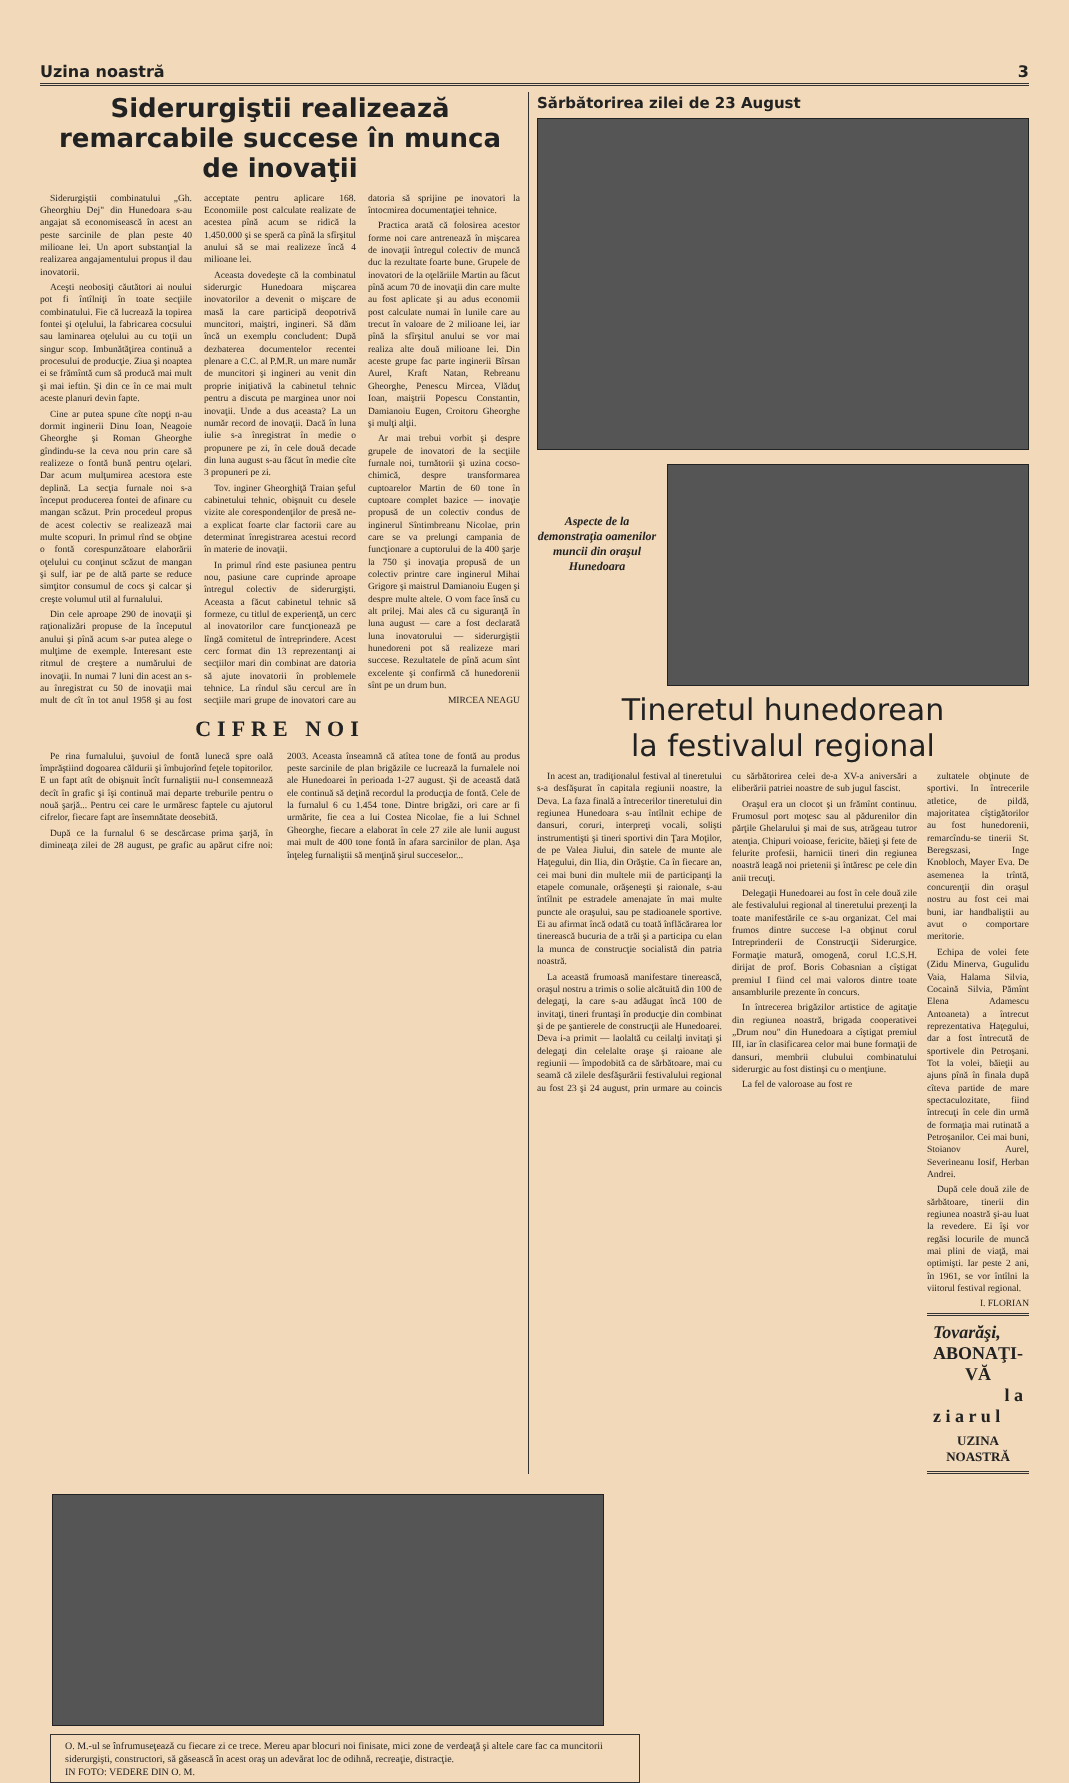Uzina noastră 3
Siderurgiştii realizează remarcabile succese în munca de inovaţii
Siderurgiştii combinatului „Gh. Gheorghiu Dej" din Hunedoara s-au angajat să economisească în acest an peste sarcinile de plan peste 40 milioane lei. Un aport substanţial la realizarea angajamentului propus il dau inovatorii.
Aceşti neobosiţi căutători ai noului pot fi întîlniţi în toate secţiile combinatului. Fie că lucrează la topirea fontei şi oţelului, la fabricarea cocsului sau laminarea oţelului au cu toţii un singur scop. Imbunătăţirea continuă a procesului de producţie. Ziua şi noaptea ei se frămîntă cum să producă mai mult şi mai ieftin. Şi din ce în ce mai mult aceste planuri devin fapte.
Cine ar putea spune cîte nopţi n-au dormit inginerii Dinu Ioan, Neagoie Gheorghe şi Roman Gheorghe gîndindu-se la ceva nou prin care să realizeze o fontă bună pentru oţelari. Dar acum mulţumirea acestora este deplină. La secţia furnale noi s-a început producerea fontei de afinare cu mangan scăzut. Prin procedeul propus de acest colectiv se realizează mai multe scopuri. In primul rînd se obţine o fontă corespunzătoare elaborării oţelului cu conţinut scăzut de mangan şi sulf, iar pe de altă parte se reduce simţitor consumul de cocs şi calcar şi creşte volumul util al furnalului.
Din cele aproape 290 de inovaţii şi raţionalizări propuse de la începutul anului şi pînă acum s-ar putea alege o mulţime de exemple. Interesant este ritmul de creştere a numărului de inovaţii. In numai 7 luni din acest an s-au înregistrat cu 50 de inovaţii mai mult de cît în tot anul 1958 şi au fost acceptate pentru aplicare 168. Economiile post calculate realizate de acestea pînă acum se ridică la 1.450.000 şi se speră ca pînă la sfîrşitul anului să se mai realizeze încă 4 milioane lei.
Aceasta dovedeşte că la combinatul siderurgic Hunedoara mişcarea inovatorilor a devenit o mişcare de masă la care participă deopotrivă muncitori, maiştri, ingineri. Să dăm încă un exemplu concludent: După dezbaterea documentelor recentei plenare a C.C. al P.M.R. un mare număr de muncitori şi ingineri au venit din proprie iniţiativă la cabinetul tehnic pentru a discuta pe marginea unor noi inovaţii. Unde a dus aceasta? La un număr record de inovaţii. Dacă în luna iulie s-a înregistrat în medie o propunere pe zi, în cele două decade din luna august s-au făcut în medie cîte 3 propuneri pe zi.
Tov. inginer Gheorghiţă Traian şeful cabinetului tehnic, obişnuit cu desele vizite ale corespondenţilor de presă ne-a explicat foarte clar factorii care au determinat înregistrarea acestui record în materie de inovaţii.
In primul rînd este pasiunea pentru nou, pasiune care cuprinde aproape întregul colectiv de siderurgişti. Aceasta a făcut cabinetul tehnic să formeze, cu titlul de experienţă, un cerc al inovatorilor care funcţionează pe lîngă comitetul de întreprindere. Acest cerc format din 13 reprezentanţi ai secţiilor mari din combinat are datoria să ajute inovatorii în problemele tehnice. La rîndul său cercul are în secţiile mari grupe de inovatori care au datoria să sprijine pe inovatori la întocmirea documentaţiei tehnice.
Practica arată că folosirea acestor forme noi care antrenează în mişcarea de inovaţii întregul colectiv de muncă duc la rezultate foarte bune. Grupele de inovatori de la oţelăriile Martin au făcut pînă acum 70 de inovaţii din care multe au fost aplicate şi au adus economii post calculate numai în lunile care au trecut în valoare de 2 milioane lei, iar pînă la sfîrşitul anului se vor mai realiza alte două milioane lei. Din aceste grupe fac parte inginerii Bîrsan Aurel, Kraft Natan, Rebreanu Gheorghe, Penescu Mircea, Vlăduţ Ioan, maiştrii Popescu Constantin, Damianoiu Eugen, Croitoru Gheorghe şi mulţi alţii.
Ar mai trebui vorbit şi despre grupele de inovatori de la secţiile furnale noi, turnătorii şi uzina cocso-chimică, despre transformarea cuptoarelor Martin de 60 tone în cuptoare complet bazice — inovaţie propusă de un colectiv condus de inginerul Sîntimbreanu Nicolae, prin care se va prelungi campania de funcţionare a cuptorului de la 400 şarje la 750 şi inovaţia propusă de un colectiv printre care inginerul Mihai Grigore şi maistrul Damianoiu Eugen şi despre multe altele. O vom face însă cu alt prilej. Mai ales că cu siguranţă în luna august — care a fost declarată luna inovatorului — siderurgiştii hunedoreni pot să realizeze mari succese. Rezultatele de pînă acum sînt excelente şi confirmă că hunedorenii sînt pe un drum bun.
MIRCEA NEAGU
CIFRE NOI
Pe rina furnalului, şuvoiul de fontă lunecă spre oală împrăştiind dogoarea căldurii şi îmbujorînd feţele topitorilor. E un fapt atît de obişnuit încît furnaliştii nu-l consemnează decît în grafic şi îşi continuă mai departe treburile pentru o nouă şarjă... Pentru cei care le urmăresc faptele cu ajutorul cifrelor, fiecare fapt are însemnătate deosebită.
După ce la furnalul 6 se descărcase prima şarjă, în dimineaţa zilei de 28 august, pe grafic au apărut cifre noi: 2003. Aceasta înseamnă că atîtea tone de fontă au produs peste sarcinile de plan brigăzile ce lucrează la furnalele noi ale Hunedoarei în perioada 1-27 august. Şi de această dată ele continuă să deţină recordul la producţia de fontă. Cele de la furnalul 6 cu 1.454 tone. Dintre brigăzi, ori care ar fi urmărite, fie cea a lui Costea Nicolae, fie a lui Schnel Gheorghe, fiecare a elaborat în cele 27 zile ale lunii august mai mult de 400 tone fontă în afara sarcinilor de plan. Aşa înţeleg furnaliştii să menţină şirul succeselor...
Sărbătorirea zilei de 23 August
Aspecte de la demonstraţia oamenilor muncii din oraşul Hunedoara
Tineretul hunedorean
la festivalul regional
In acest an, tradiţionalul festival al tineretului s-a desfăşurat în capitala regiunii noastre, la Deva. La faza finală a întrecerilor tineretului din regiunea Hunedoara s-au întîlnit echipe de dansuri, coruri, interpreţi vocali, solişti instrumentişti şi tineri sportivi din Ţara Moţilor, de pe Valea Jiului, din satele de munte ale Haţegului, din Ilia, din Orăştie. Ca în fiecare an, cei mai buni din multele mii de participanţi la etapele comunale, orăşeneşti şi raionale, s-au întîlnit pe estradele amenajate în mai multe puncte ale oraşului, sau pe stadioanele sportive. Ei au afirmat încă odată cu toată înflăcărarea lor tinerească bucuria de a trăi şi a participa cu elan la munca de construcţie socialistă din patria noastră.
La această frumoasă manifestare tinerească, oraşul nostru a trimis o solie alcătuită din 100 de delegaţi, la care s-au adăugat încă 100 de invitaţi, tineri fruntaşi în producţie din combinat şi de pe şantierele de construcţii ale Hunedoarei. Deva i-a primit — laolaltă cu ceilalţi invitaţi şi delegaţi din celelalte oraşe şi raioane ale regiunii — împodobită ca de sărbătoare, mai cu seamă că zilele desfăşurării festivalului regional au fost 23 şi 24 august, prin urmare au coincis cu sărbătorirea celei de-a XV-a aniversări a eliberării patriei noastre de sub jugul fascist.
Oraşul era un clocot şi un frămînt continuu. Frumosul port moţesc sau al pădurenilor din părţile Ghelarului şi mai de sus, atrăgeau tutror atenţia. Chipuri voioase, fericite, băieţi şi fete de felurite profesii, harnicii tineri din regiunea noastră leagă noi prietenii şi întăresc pe cele din anii trecuţi.
Delegaţii Hunedoarei au fost în cele două zile ale festivalului regional al tineretului prezenţi la toate manifestările ce s-au organizat. Cel mai frumos dintre succese l-a obţinut corul Intreprinderii de Construcţii Siderurgice. Formaţie matură, omogenă, corul I.C.S.H. dirijat de prof. Boris Cobasnian a cîştigat premiul I fiind cel mai valoros dintre toate ansamblurile prezente în concurs.
In întrecerea brigăzilor artistice de agitaţie din regiunea noastră, brigada cooperativei „Drum nou" din Hunedoara a cîştigat premiul III, iar în clasificarea celor mai bune formaţii de dansuri, membrii clubului combinatului siderurgic au fost distinşi cu o menţiune.
La fel de valoroase au fost re
zultatele obţinute de sportivi. In întrecerile atletice, de pildă, majoritatea cîştigătorilor au fost hunedorenii, remarcîndu-se tinerii St. Beregszasi, Inge Knobloch, Mayer Eva. De asemenea la trîntă, concurenţii din oraşul nostru au fost cei mai buni, iar handbaliştii au avut o comportare meritorie.
Echipa de volei fete (Zidu Minerva, Gugulidu Vaia, Halama Silvia, Cocaină Silvia, Pămînt Elena Adamescu Antoaneta) a întrecut reprezentativa Haţegului, dar a fost întrecută de sportivele din Petroşani. Tot la volei, băieţii au ajuns pînă în finala după cîteva partide de mare spectaculozitate, fiind întrecuţi în cele din urmă de formaţia mai rutinată a Petroşanilor. Cei mai buni, Stoianov Aurel, Severineanu Iosif, Herban Andrei.
După cele două zile de sărbătoare, tinerii din regiunea noastră şi-au luat la revedere. Ei îşi vor regăsi locurile de muncă mai plini de viaţă, mai optimişti. Iar peste 2 ani, în 1961, se vor întîlni la viitorul festival regional.
I. FLORIAN
Tovarăşi,
ABONAŢI-VĂ
l a
z i a r u l
UZINA NOASTRĂ
O. M.-ul se înfrumuseţează cu fiecare zi ce trece. Mereu apar blocuri noi finisate, mici zone de verdeaţă şi altele care fac ca muncitorii siderurgişti, constructori, să găsească în acest oraş un adevărat loc de odihnă, recreaţie, distracţie.
IN FOTO: VEDERE DIN O. M.